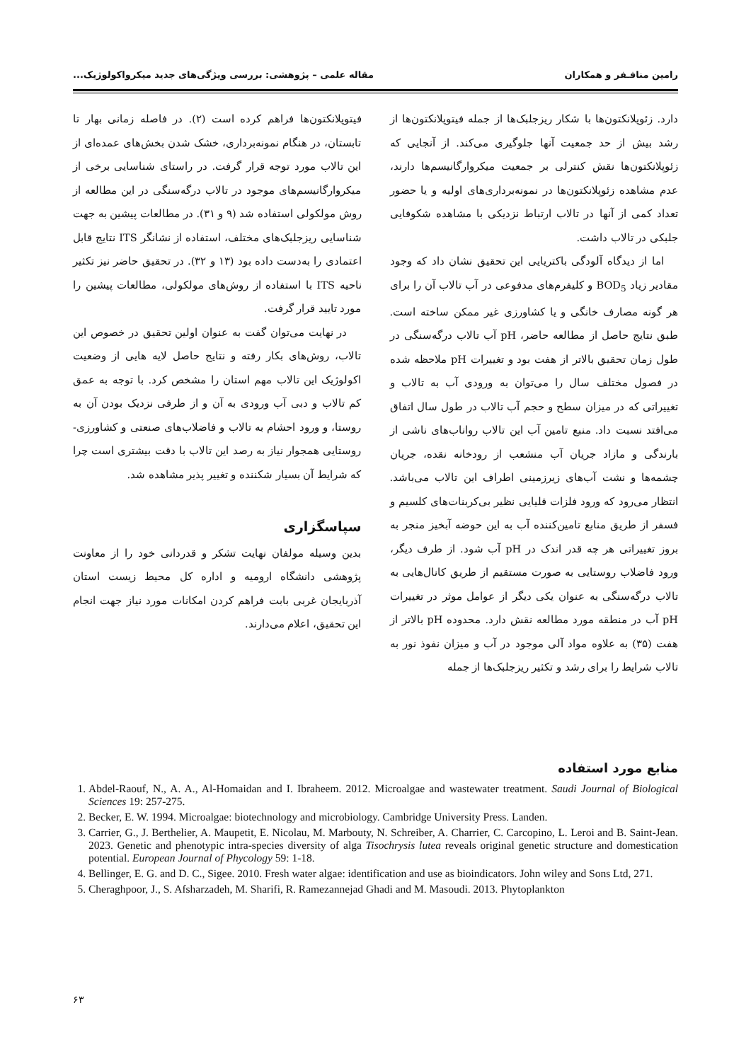رامین منافـفر و همکاران مقاله علمی – پژوهشی: بررسی ویژگی‌های جدید میکرواکولوژیک...
دارد. زئوپلانکتون‌ها با شکار ریزجلبک‌ها از جمله فیتوپلانکتون‌ها از رشد بیش از حد جمعیت آنها جلوگیری می‌کند. از آنجایی که زئوپلانکتون‌ها نقش کنترلی بر جمعیت میکروارگانیسم‌ها دارند، عدم مشاهده زئوپلانکتون‌ها در نمونه‌برداری‌های اولیه و یا حضور تعداد کمی از آنها در تالاب ارتباط نزدیکی با مشاهده شکوفایی جلبکی در تالاب داشت.
اما از دیدگاه آلودگی باکتریایی این تحقیق نشان داد که وجود مقادیر زیاد BOD<sub>5</sub> و کلیفرم‌های مدفوعی در آب تالاب آن را برای هر گونه مصارف خانگی و یا کشاورزی غیر ممکن ساخته است. طبق نتایج حاصل از مطالعه حاضر، pH آب تالاب درگه‌سنگی در طول زمان تحقیق بالاتر از هفت بود و تغییرات pH ملاحظه شده در فصول مختلف سال را می‌توان به ورودی آب به تالاب و تغییراتی که در میزان سطح و حجم آب تالاب در طول سال اتفاق می‌افتد نسبت داد. منبع تامین آب این تالاب رواناب‌های ناشی از بارندگی و مازاد جریان آب منشعب از رودخانه نقده، جریان چشمه‌ها و نشت آب‌های زیرزمینی اطراف این تالاب می‌باشد. انتظار می‌رود که ورود فلزات قلیایی نظیر بی‌کربنات‌های کلسیم و فسفر از طریق منابع تامین‌کننده آب به این حوضه آبخیز منجر به بروز تغییراتی هر چه قدر اندک در pH آب شود. از طرف دیگر، ورود فاضلاب روستایی به صورت مستقیم از طریق کانال‌هایی به تالاب درگه‌سنگی به عنوان یکی دیگر از عوامل موثر در تغییرات pH آب در منطقه مورد مطالعه نقش دارد. محدوده pH بالاتر از هفت (۳۵) به علاوه مواد آلی موجود در آب و میزان نفوذ نور به تالاب شرایط را برای رشد و تکثیر ریزجلبک‌ها از جمله
فیتوپلانکتون‌ها فراهم کرده است (۲). در فاصله زمانی بهار تا تابستان، در هنگام نمونه‌برداری، خشک شدن بخش‌های عمده‌ای از این تالاب مورد توجه قرار گرفت. در راستای شناسایی برخی از میکروارگانیسم‌های موجود در تالاب درگه‌سنگی در این مطالعه از روش مولکولی استفاده شد (۹ و ۳۱). در مطالعات پیشین به جهت شناسایی ریزجلبک‌های مختلف، استفاده از نشانگر ITS نتایج قابل اعتمادی را به‌دست داده بود (۱۳ و ۳۲). در تحقیق حاضر نیز تکثیر ناحیه ITS با استفاده از روش‌های مولکولی، مطالعات پیشین را مورد تایید قرار گرفت.
در نهایت می‌توان گفت به عنوان اولین تحقیق در خصوص این تالاب، روش‌های بکار رفته و نتایج حاصل لایه هایی از وضعیت اکولوژیک این تالاب مهم استان را مشخص کرد. با توجه به عمق کم تالاب و دبی آب ورودی به آن و از طرفی نزدیک بودن آن به روستا، و ورود احشام به تالاب و فاضلاب‌های صنعتی و کشاورزی- روستایی همجوار نیاز به رصد این تالاب با دقت بیشتری است چرا که شرایط آن بسیار شکننده و تغییر پذیر مشاهده شد.
سپاسگزاری
بدین وسیله مولفان نهایت تشکر و قدردانی خود را از معاونت پژوهشی دانشگاه ارومیه و اداره کل محیط زیست استان آذربایجان غربی بابت فراهم کردن امکانات مورد نیاز جهت انجام این تحقیق، اعلام می‌دارند.
منابع مورد استفاده
1. Abdel-Raouf, N., A. A., Al-Homaidan and I. Ibraheem. 2012. Microalgae and wastewater treatment. Saudi Journal of Biological Sciences 19: 257-275.
2. Becker, E. W. 1994. Microalgae: biotechnology and microbiology. Cambridge University Press. Landen.
3. Carrier, G., J. Berthelier, A. Maupetit, E. Nicolau, M. Marbouty, N. Schreiber, A. Charrier, C. Carcopino, L. Leroi and B. Saint-Jean. 2023. Genetic and phenotypic intra-species diversity of alga Tisochrysis lutea reveals original genetic structure and domestication potential. European Journal of Phycology 59: 1-18.
4. Bellinger, E. G. and D. C., Sigee. 2010. Fresh water algae: identification and use as bioindicators. John wiley and Sons Ltd, 271.
5. Cheraghpoor, J., S. Afsharzadeh, M. Sharifi, R. Ramezannejad Ghadi and M. Masoudi. 2013. Phytoplankton
۶۳